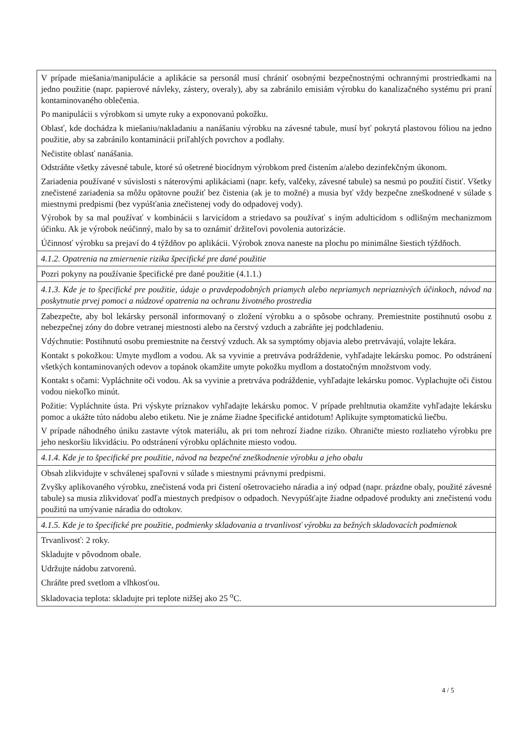| V prípade miešania/manipulácie a aplikácie sa personál musí chrániť osobnými bezpečnostnými ochrannými prostriedkami na jedno použitie (napr. papierové návleky, zástery, overaly), aby sa zabránilo emisiám výrobku do kanalizačného systému pri praní kontaminovaného oblečenia. Po manipulácii s výrobkom si umyte ruky a exponovanú pokožku. Oblasť, kde dochádza k miešaniu/nakladaniu a nanášaniu výrobku na závesné tabule, musí byť pokrytá plastovou fóliou na jedno použitie, aby sa zabránilo kontaminácii priľahlých povrchov a podlahy. Nečistite oblasť nanášania. Odstráňte všetky závesné tabule, ktoré sú ošetrené biocídnym výrobkom pred čistením a/alebo dezinfekčným úkonom. Zariadenia používané v súvislosti s náterovými aplikáciami (napr. kefy, valčeky, závesné tabule) sa nesmú po použití čistiť. Všetky znečistené zariadenia sa môžu opätovne použiť bez čistenia (ak je to možné) a musia byť vždy bezpečne zneškodnené v súlade s miestnymi predpismi (bez vypúšťania znečistenej vody do odpadovej vody). Výrobok by sa mal používať v kombinácii s larvicídom a striedavo sa používať s iným adulticídom s odlišným mechanizmom účinku. Ak je výrobok neúčinný, malo by sa to oznámiť držiteľovi povolenia autorizácie. Účinnosť výrobku sa prejaví do 4 týždňov po aplikácii. Výrobok znova naneste na plochu po minimálne šiestich týždňoch. |
| 4.1.2. Opatrenia na zmiernenie rizika špecifické pre dané použitie |
| Pozri pokyny na používanie špecifické pre dané použitie (4.1.1.) |
| 4.1.3. Kde je to špecifické pre použitie, údaje o pravdepodobných priamych alebo nepriamych nepriaznivých účinkoch, návod na poskytnutie prvej pomoci a núdzové opatrenia na ochranu životného prostredia |
| Zabezpečte, aby bol lekársky personál informovaný o zložení výrobku a o spôsobe ochrany. Premiestnite postihnutú osobu z nebezpečnej zóny do dobre vetranej miestnosti alebo na čerstvý vzduch a zabráňte jej podchladeniu. Vdýchnutie: Postihnutú osobu premiestnite na čerstvý vzduch. Ak sa symptómy objavia alebo pretrvávajú, volajte lekára. Kontakt s pokožkou: Umyte mydlom a vodou. Ak sa vyvinie a pretrváva podráždenie, vyhľadajte lekársku pomoc. Po odstránení všetkých kontaminovaných odevov a topánok okamžite umyte pokožku mydlom a dostatočným množstvom vody. Kontakt s očami: Vypláchnite oči vodou. Ak sa vyvinie a pretrváva podráždenie, vyhľadajte lekársku pomoc. Vyplachujte oči čistou vodou niekoľko minút. Požitie: Vypláchnite ústa. Pri výskyte príznakov vyhľadajte lekársku pomoc. V prípade prehltnutia okamžite vyhľadajte lekársku pomoc a ukážte túto nádobu alebo etiketu. Nie je známe žiadne špecifické antidotum! Aplikujte symptomatickú liečbu. V prípade náhodného úniku zastavte výtok materiálu, ak pri tom nehrozí žiadne riziko. Ohraničte miesto rozliateho výrobku pre jeho neskoršiu likvidáciu. Po odstránení výrobku opláchnite miesto vodou. |
| 4.1.4. Kde je to špecifické pre použitie, návod na bezpečné zneškodnenie výrobku a jeho obalu |
| Obsah zlikvidujte v schválenej spaľovni v súlade s miestnymi právnymi predpismi. Zvyšky aplikovaného výrobku, znečistená voda pri čistení ošetrovacieho náradia a iný odpad (napr. prázdne obaly, použité závesné tabule) sa musia zlikvidovať podľa miestnych predpisov o odpadoch. Nevypúšťajte žiadne odpadové produkty ani znečistenú vodu použitú na umývanie náradia do odtokov. |
| 4.1.5. Kde je to špecifické pre použitie, podmienky skladovania a trvanlivosť výrobku za bežných skladovacích podmienok |
| Trvanlivosť: 2 roky. Skladujte v pôvodnom obale. Udržujte nádobu zatvorenú. Chráňte pred svetlom a vlhkosťou. Skladovacia teplota: skladujte pri teplote nižšej ako 25 <sup>o</sup>C. |
4 / 5